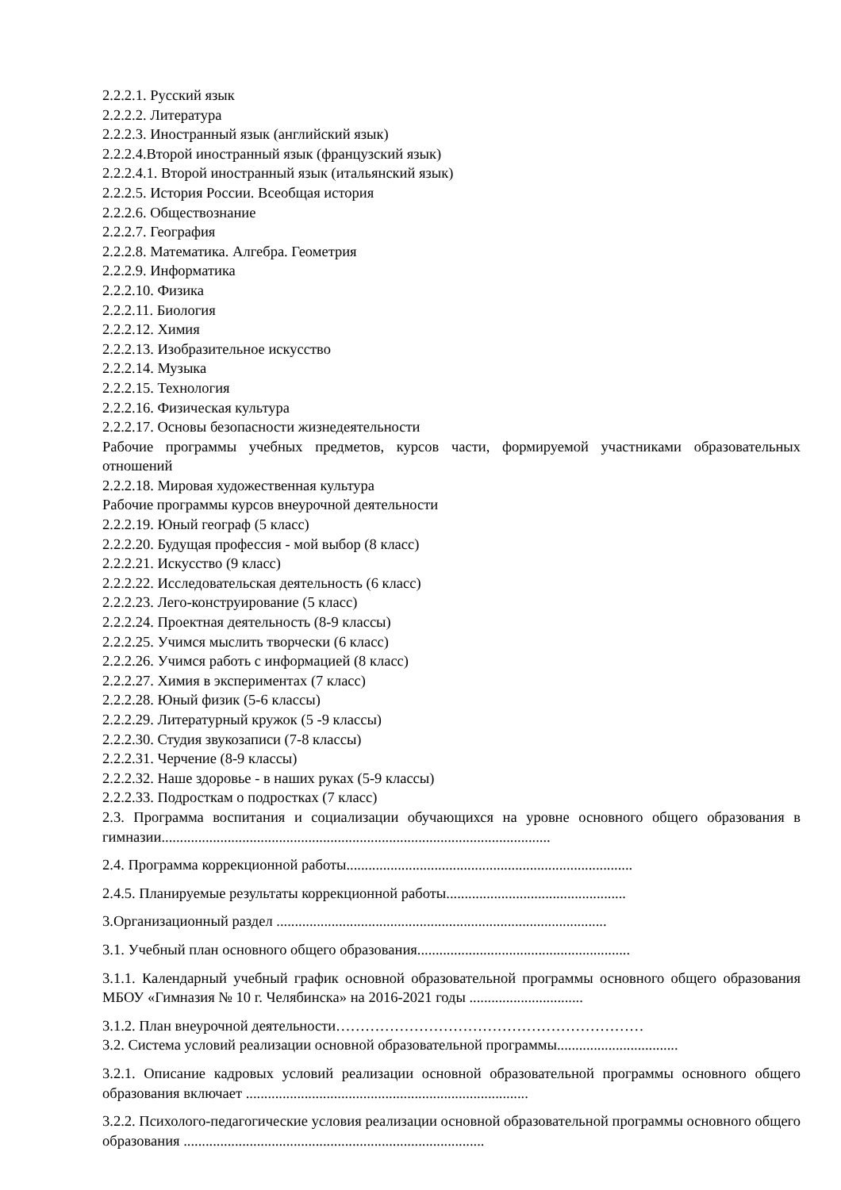2.2.2.1. Русский язык
2.2.2.2. Литература
2.2.2.3. Иностранный язык (английский язык)
2.2.2.4.Второй иностранный язык (французский язык)
2.2.2.4.1. Второй иностранный язык (итальянский язык)
2.2.2.5. История России. Всеобщая история
2.2.2.6. Обществознание
2.2.2.7. География
2.2.2.8. Математика. Алгебра. Геометрия
2.2.2.9. Информатика
2.2.2.10. Физика
2.2.2.11. Биология
2.2.2.12. Химия
2.2.2.13. Изобразительное искусство
2.2.2.14. Музыка
2.2.2.15. Технология
2.2.2.16. Физическая культура
2.2.2.17. Основы безопасности жизнедеятельности
Рабочие программы учебных предметов, курсов части, формируемой участниками образовательных отношений
2.2.2.18. Мировая художественная культура
Рабочие программы курсов внеурочной деятельности
2.2.2.19. Юный географ (5 класс)
2.2.2.20. Будущая профессия - мой выбор (8 класс)
2.2.2.21. Искусство (9 класс)
2.2.2.22. Исследовательская деятельность (6 класс)
2.2.2.23. Лего-конструирование (5 класс)
2.2.2.24. Проектная деятельность (8-9 классы)
2.2.2.25. Учимся мыслить творчески (6 класс)
2.2.2.26. Учимся работь с информацией (8 класс)
2.2.2.27. Химия в экспериментах (7 класс)
2.2.2.28. Юный физик (5-6 классы)
2.2.2.29. Литературный кружок (5 -9 классы)
2.2.2.30. Студия звукозаписи (7-8 классы)
2.2.2.31. Черчение (8-9 классы)
2.2.2.32. Наше здоровье - в наших руках (5-9 классы)
2.2.2.33. Подросткам о подростках (7 класс)
2.3. Программа воспитания и социализации обучающихся на уровне основного общего образования в гимназии..........................................................................................................
2.4. Программа коррекционной работы..............................................................................
2.4.5. Планируемые результаты коррекционной работы.................................................
3.Организационный раздел ..........................................................................................
3.1. Учебный план основного общего образования..........................................................
3.1.1. Календарный учебный график основной образовательной программы основного общего образования МБОУ «Гимназия № 10 г. Челябинска» на 2016-2021 годы ...............................
3.1.2. План внеурочной деятельности………………………………………………………
3.2. Система условий реализации основной образовательной программы.................................
3.2.1. Описание кадровых условий реализации основной образовательной программы основного общего образования включает .............................................................................
3.2.2. Психолого-педагогические условия реализации основной образовательной программы основного общего образования ..................................................................................